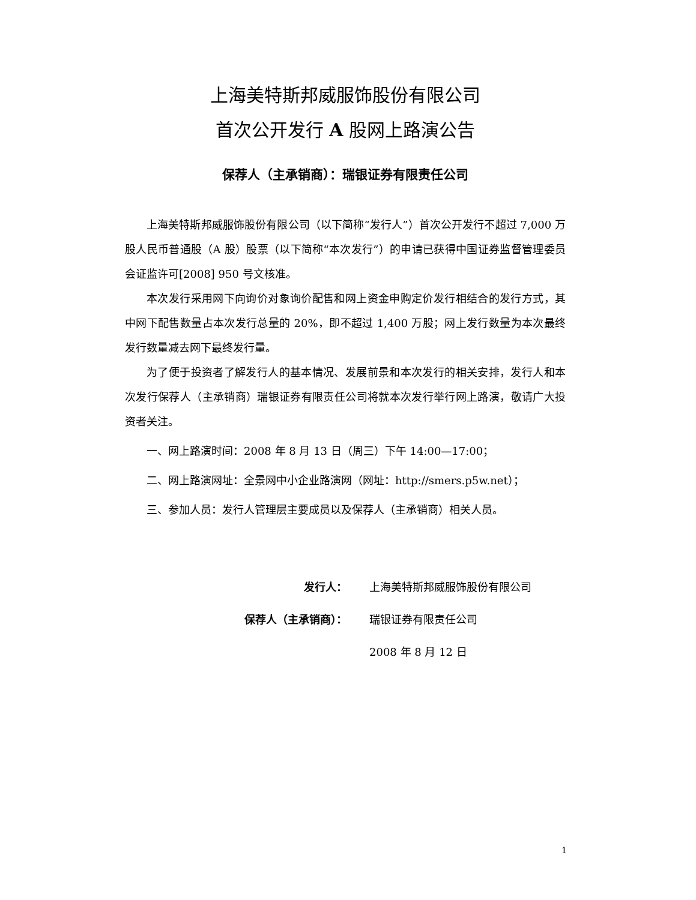上海美特斯邦威服饰股份有限公司
首次公开发行 A 股网上路演公告
保荐人（主承销商）：瑞银证券有限责任公司
上海美特斯邦威服饰股份有限公司（以下简称“发行人”）首次公开发行不超过 7,000 万股人民币普通股（A 股）股票（以下简称“本次发行”）的申请已获得中国证券监督管理委员会证监许可[2008] 950 号文核准。
本次发行采用网下向询价对象询价配售和网上资金申购定价发行相结合的发行方式，其中网下配售数量占本次发行总量的 20%，即不超过 1,400 万股；网上发行数量为本次最终发行数量减去网下最终发行量。
为了便于投资者了解发行人的基本情况、发展前景和本次发行的相关安排，发行人和本次发行保荐人（主承销商）瑞银证券有限责任公司将就本次发行举行网上路演，敬请广大投资者关注。
一、网上路演时间：2008 年 8 月 13 日（周三）下午 14:00—17:00；
二、网上路演网址：全景网中小企业路演网（网址：http://smers.p5w.net）；
三、参加人员：发行人管理层主要成员以及保荐人（主承销商）相关人员。
发行人： 上海美特斯邦威服饰股份有限公司
保荐人（主承销商）： 瑞银证券有限责任公司
2008 年 8 月 12 日
1